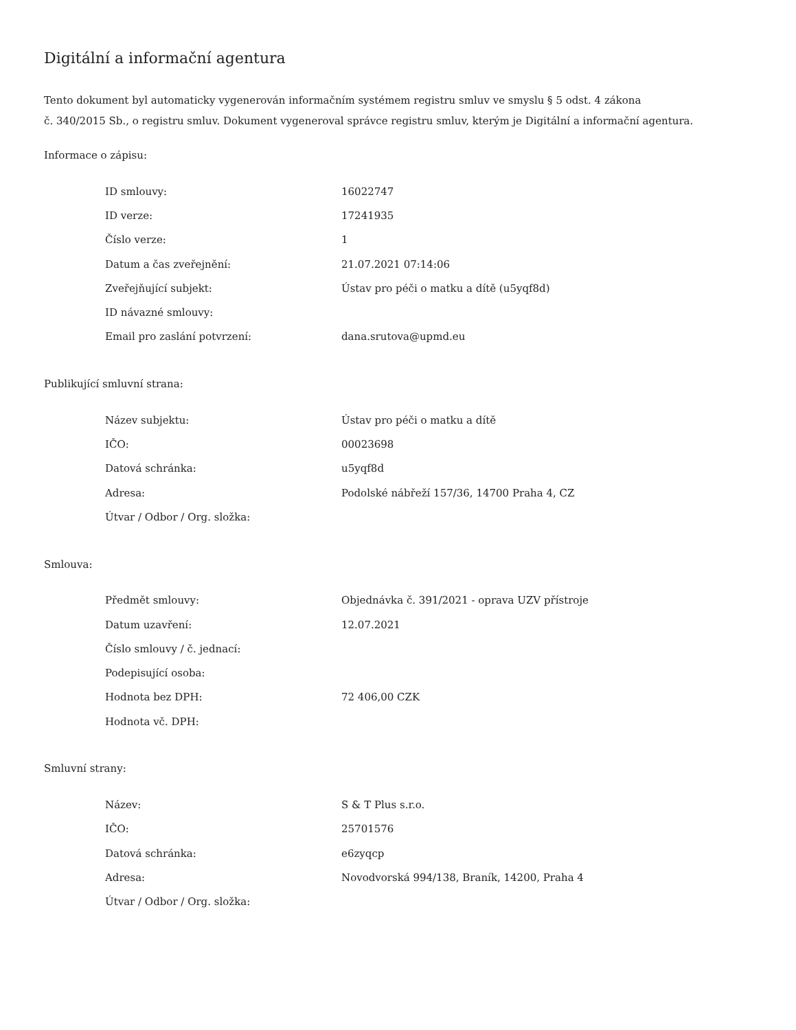Digitální a informační agentura
Tento dokument byl automaticky vygenerován informačním systémem registru smluv ve smyslu § 5 odst. 4 zákona
č. 340/2015 Sb., o registru smluv. Dokument vygeneroval správce registru smluv, kterým je Digitální a informační agentura.
Informace o zápisu:
| ID smlouvy: | 16022747 |
| ID verze: | 17241935 |
| Číslo verze: | 1 |
| Datum a čas zveřejnění: | 21.07.2021 07:14:06 |
| Zveřejňující subjekt: | Ústav pro péči o matku a dítě (u5yqf8d) |
| ID návazné smlouvy: | |
| Email pro zaslání potvrzení: | dana.srutova@upmd.eu |
Publikující smluvní strana:
| Název subjektu: | Ústav pro péči o matku a dítě |
| IČO: | 00023698 |
| Datová schránka: | u5yqf8d |
| Adresa: | Podolské nábřeží 157/36, 14700 Praha 4, CZ |
| Útvar / Odbor / Org. složka: | |
Smlouva:
| Předmět smlouvy: | Objednávka č. 391/2021 - oprava UZV přístroje |
| Datum uzavření: | 12.07.2021 |
| Číslo smlouvy / č. jednací: | |
| Podepisující osoba: | |
| Hodnota bez DPH: | 72 406,00 CZK |
| Hodnota vč. DPH: | |
Smluvní strany:
| Název: | S & T Plus s.r.o. |
| IČO: | 25701576 |
| Datová schránka: | e6zyqcp |
| Adresa: | Novodvorská 994/138, Braník, 14200, Praha 4 |
| Útvar / Odbor / Org. složka: | |